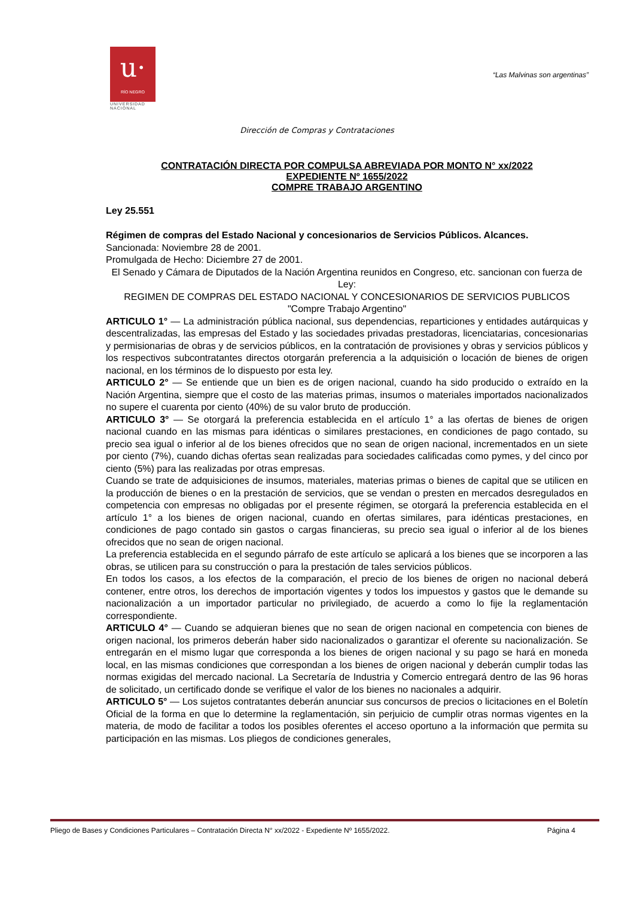u·
RÍO NEGRO
UNIVERSIDAD
NACIONAL
“Las Malvinas son argentinas”
Dirección de Compras y Contrataciones
CONTRATACIÓN DIRECTA POR COMPULSA ABREVIADA POR MONTO N° xx/2022
EXPEDIENTE Nº 1655/2022
COMPRE TRABAJO ARGENTINO
Ley 25.551
Régimen de compras del Estado Nacional y concesionarios de Servicios Públicos. Alcances.
Sancionada: Noviembre 28 de 2001.
Promulgada de Hecho: Diciembre 27 de 2001.
El Senado y Cámara de Diputados de la Nación Argentina reunidos en Congreso, etc. sancionan con fuerza de Ley:
REGIMEN DE COMPRAS DEL ESTADO NACIONAL Y CONCESIONARIOS DE SERVICIOS PUBLICOS
"Compre Trabajo Argentino"
ARTICULO 1° — La administración pública nacional, sus dependencias, reparticiones y entidades autárquicas y descentralizadas, las empresas del Estado y las sociedades privadas prestadoras, licenciatarias, concesionarias y permisionarias de obras y de servicios públicos, en la contratación de provisiones y obras y servicios públicos y los respectivos subcontratantes directos otorgarán preferencia a la adquisición o locación de bienes de origen nacional, en los términos de lo dispuesto por esta ley.
ARTICULO 2° — Se entiende que un bien es de origen nacional, cuando ha sido producido o extraído en la Nación Argentina, siempre que el costo de las materias primas, insumos o materiales importados nacionalizados no supere el cuarenta por ciento (40%) de su valor bruto de producción.
ARTICULO 3° — Se otorgará la preferencia establecida en el artículo 1° a las ofertas de bienes de origen nacional cuando en las mismas para idénticas o similares prestaciones, en condiciones de pago contado, su precio sea igual o inferior al de los bienes ofrecidos que no sean de origen nacional, incrementados en un siete por ciento (7%), cuando dichas ofertas sean realizadas para sociedades calificadas como pymes, y del cinco por ciento (5%) para las realizadas por otras empresas.
Cuando se trate de adquisiciones de insumos, materiales, materias primas o bienes de capital que se utilicen en la producción de bienes o en la prestación de servicios, que se vendan o presten en mercados desregulados en competencia con empresas no obligadas por el presente régimen, se otorgará la preferencia establecida en el artículo 1° a los bienes de origen nacional, cuando en ofertas similares, para idénticas prestaciones, en condiciones de pago contado sin gastos o cargas financieras, su precio sea igual o inferior al de los bienes ofrecidos que no sean de origen nacional.
La preferencia establecida en el segundo párrafo de este artículo se aplicará a los bienes que se incorporen a las obras, se utilicen para su construcción o para la prestación de tales servicios públicos.
En todos los casos, a los efectos de la comparación, el precio de los bienes de origen no nacional deberá contener, entre otros, los derechos de importación vigentes y todos los impuestos y gastos que le demande su nacionalización a un importador particular no privilegiado, de acuerdo a como lo fije la reglamentación correspondiente.
ARTICULO 4° — Cuando se adquieran bienes que no sean de origen nacional en competencia con bienes de origen nacional, los primeros deberán haber sido nacionalizados o garantizar el oferente su nacionalización. Se entregarán en el mismo lugar que corresponda a los bienes de origen nacional y su pago se hará en moneda local, en las mismas condiciones que correspondan a los bienes de origen nacional y deberán cumplir todas las normas exigidas del mercado nacional. La Secretaría de Industria y Comercio entregará dentro de las 96 horas de solicitado, un certificado donde se verifique el valor de los bienes no nacionales a adquirir.
ARTICULO 5° — Los sujetos contratantes deberán anunciar sus concursos de precios o licitaciones en el Boletín Oficial de la forma en que lo determine la reglamentación, sin perjuicio de cumplir otras normas vigentes en la materia, de modo de facilitar a todos los posibles oferentes el acceso oportuno a la información que permita su participación en las mismas. Los pliegos de condiciones generales,
Pliego de Bases y Condiciones Particulares – Contratación Directa N° xx/2022 - Expediente Nº 1655/2022. Página 4